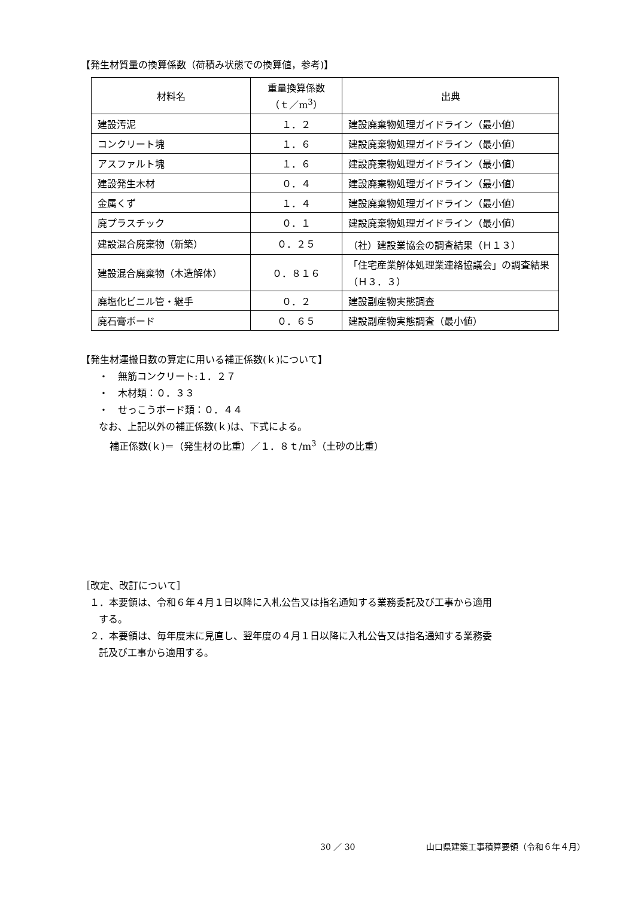【発生材質量の換算係数（荷積み状態での換算値，参考)】
| 材料名 | 重量換算係数 （ｔ／m<sup>3</sup>） | 出典 |
| --- | --- | --- |
| 建設汚泥 | １．２ | 建設廃棄物処理ガイドライン（最小値） |
| コンクリート塊 | １．６ | 建設廃棄物処理ガイドライン（最小値） |
| アスファルト塊 | １．６ | 建設廃棄物処理ガイドライン（最小値） |
| 建設発生木材 | ０．４ | 建設廃棄物処理ガイドライン（最小値） |
| 金属くず | １．４ | 建設廃棄物処理ガイドライン（最小値） |
| 廃プラスチック | ０．１ | 建設廃棄物処理ガイドライン（最小値） |
| 建設混合廃棄物（新築） | ０．２５ | （社）建設業協会の調査結果（Ｈ１３） |
| 建設混合廃棄物（木造解体） | ０．８１６ | 「住宅産業解体処理業連絡協議会」の調査結果（Ｈ３．３） |
| 廃塩化ビニル管・継手 | ０．２ | 建設副産物実態調査 |
| 廃石膏ボード | ０．６５ | 建設副産物実態調査（最小値） |
【発生材運搬日数の算定に用いる補正係数(ｋ)について】
・　無筋コンクリート:１．２７
・　木材類：０．３３
・　せっこうボード類：０．４４
なお、上記以外の補正係数(ｋ)は、下式による。
補正係数(ｋ)＝（発生材の比重）／１．８ｔ/m<sup>3</sup>（土砂の比重）
［改定、改訂について］
１．本要領は、令和６年４月１日以降に入札公告又は指名通知する業務委託及び工事から適用
する。
２．本要領は、毎年度末に見直し、翌年度の４月１日以降に入札公告又は指名通知する業務委
託及び工事から適用する。
30 ／ 30 山口県建築工事積算要領（令和６年４月）